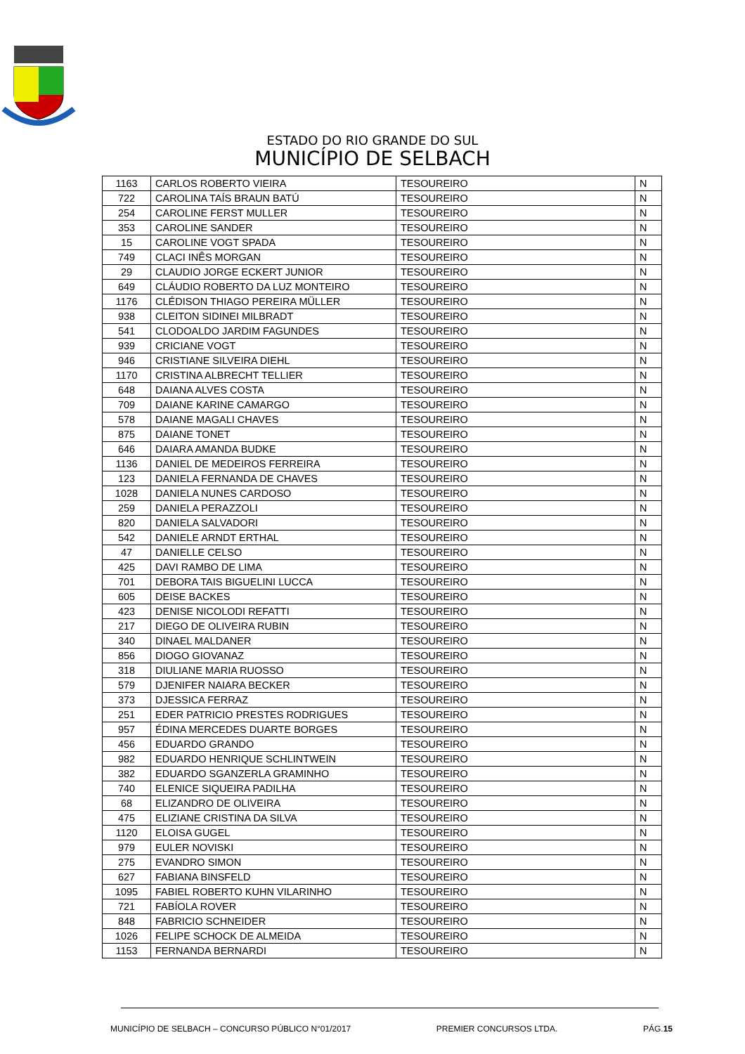ESTADO DO RIO GRANDE DO SUL
MUNICÍPIO DE SELBACH
| 1163 | CARLOS ROBERTO VIEIRA | TESOUREIRO | N |
| 722 | CAROLINA TAÍS BRAUN BATÚ | TESOUREIRO | N |
| 254 | CAROLINE FERST MULLER | TESOUREIRO | N |
| 353 | CAROLINE SANDER | TESOUREIRO | N |
| 15 | CAROLINE VOGT SPADA | TESOUREIRO | N |
| 749 | CLACI INÊS MORGAN | TESOUREIRO | N |
| 29 | CLAUDIO JORGE ECKERT JUNIOR | TESOUREIRO | N |
| 649 | CLÁUDIO ROBERTO DA LUZ MONTEIRO | TESOUREIRO | N |
| 1176 | CLÉDISON THIAGO PEREIRA MÜLLER | TESOUREIRO | N |
| 938 | CLEITON SIDINEI MILBRADT | TESOUREIRO | N |
| 541 | CLODOALDO JARDIM FAGUNDES | TESOUREIRO | N |
| 939 | CRICIANE VOGT | TESOUREIRO | N |
| 946 | CRISTIANE SILVEIRA DIEHL | TESOUREIRO | N |
| 1170 | CRISTINA ALBRECHT TELLIER | TESOUREIRO | N |
| 648 | DAIANA ALVES COSTA | TESOUREIRO | N |
| 709 | DAIANE KARINE CAMARGO | TESOUREIRO | N |
| 578 | DAIANE MAGALI CHAVES | TESOUREIRO | N |
| 875 | DAIANE TONET | TESOUREIRO | N |
| 646 | DAIARA AMANDA BUDKE | TESOUREIRO | N |
| 1136 | DANIEL DE MEDEIROS FERREIRA | TESOUREIRO | N |
| 123 | DANIELA FERNANDA DE CHAVES | TESOUREIRO | N |
| 1028 | DANIELA NUNES CARDOSO | TESOUREIRO | N |
| 259 | DANIELA PERAZZOLI | TESOUREIRO | N |
| 820 | DANIELA SALVADORI | TESOUREIRO | N |
| 542 | DANIELE ARNDT ERTHAL | TESOUREIRO | N |
| 47 | DANIELLE CELSO | TESOUREIRO | N |
| 425 | DAVI RAMBO DE LIMA | TESOUREIRO | N |
| 701 | DEBORA TAIS BIGUELINI LUCCA | TESOUREIRO | N |
| 605 | DEISE BACKES | TESOUREIRO | N |
| 423 | DENISE NICOLODI REFATTI | TESOUREIRO | N |
| 217 | DIEGO DE OLIVEIRA RUBIN | TESOUREIRO | N |
| 340 | DINAEL MALDANER | TESOUREIRO | N |
| 856 | DIOGO GIOVANAZ | TESOUREIRO | N |
| 318 | DIULIANE MARIA RUOSSO | TESOUREIRO | N |
| 579 | DJENIFER NAIARA BECKER | TESOUREIRO | N |
| 373 | DJESSICA FERRAZ | TESOUREIRO | N |
| 251 | EDER PATRICIO PRESTES RODRIGUES | TESOUREIRO | N |
| 957 | ÉDINA MERCEDES DUARTE BORGES | TESOUREIRO | N |
| 456 | EDUARDO GRANDO | TESOUREIRO | N |
| 982 | EDUARDO HENRIQUE SCHLINTWEIN | TESOUREIRO | N |
| 382 | EDUARDO SGANZERLA GRAMINHO | TESOUREIRO | N |
| 740 | ELENICE SIQUEIRA PADILHA | TESOUREIRO | N |
| 68 | ELIZANDRO DE OLIVEIRA | TESOUREIRO | N |
| 475 | ELIZIANE CRISTINA DA SILVA | TESOUREIRO | N |
| 1120 | ELOISA GUGEL | TESOUREIRO | N |
| 979 | EULER NOVISKI | TESOUREIRO | N |
| 275 | EVANDRO SIMON | TESOUREIRO | N |
| 627 | FABIANA BINSFELD | TESOUREIRO | N |
| 1095 | FABIEL ROBERTO KUHN VILARINHO | TESOUREIRO | N |
| 721 | FABÍOLA ROVER | TESOUREIRO | N |
| 848 | FABRICIO SCHNEIDER | TESOUREIRO | N |
| 1026 | FELIPE SCHOCK DE ALMEIDA | TESOUREIRO | N |
| 1153 | FERNANDA BERNARDI | TESOUREIRO | N |
MUNICÍPIO DE SELBACH – CONCURSO PÚBLICO N°01/2017 PREMIER CONCURSOS LTDA. PÁG.15